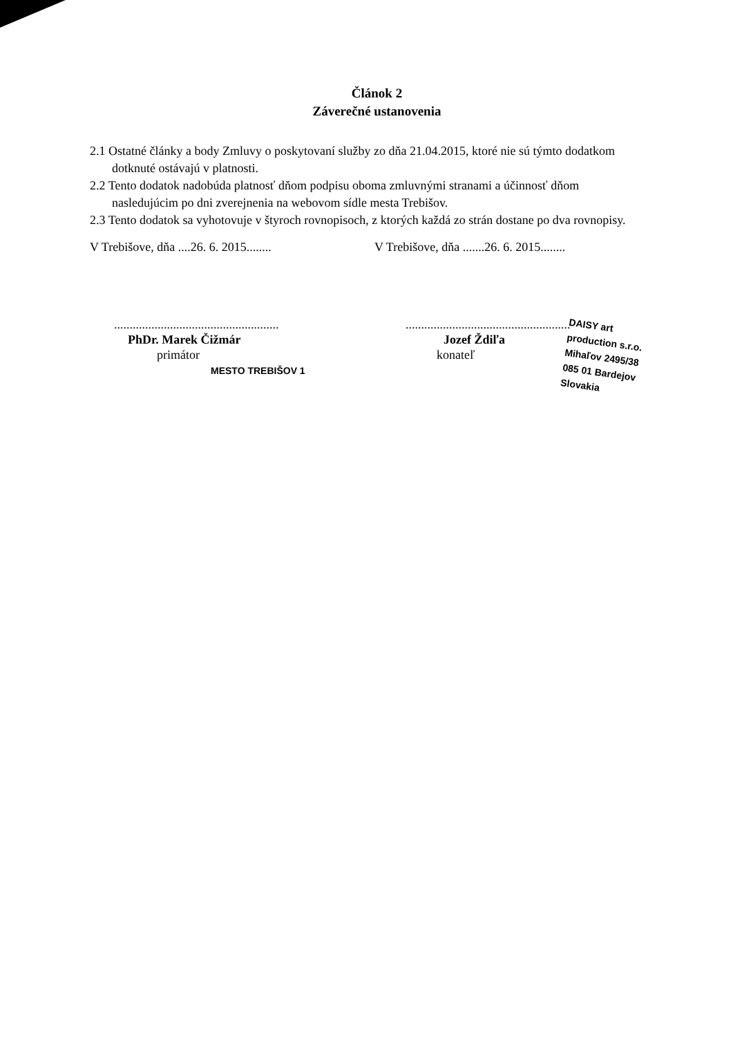Článok 2
Záverečné ustanovenia
2.1 Ostatné články a body Zmluvy o poskytovaní služby zo dňa 21.04.2015, ktoré nie sú týmto dodatkom dotknuté ostávajú v platnosti.
2.2 Tento dodatok nadobúda platnosť dňom podpisu oboma zmluvnými stranami a účinnosť dňom nasledujúcim po dni zverejnenia na webovom sídle mesta Trebišov.
2.3 Tento dodatok sa vyhotovuje v štyroch rovnopisoch, z ktorých každá zo strán dostane po dva rovnopisy.
V Trebišove, dňa ....26. 6. 2015........
.....................................................
PhDr. Marek Čižmár
primátor
MESTO TREBIŠOV 1
V Trebišove, dňa .......26. 6. 2015........
.....................................................
Jozef Ždiľa
konateľ
DAISY art production s.r.o.
Mihaľov 2495/38
085 01 Bardejov
Slovakia